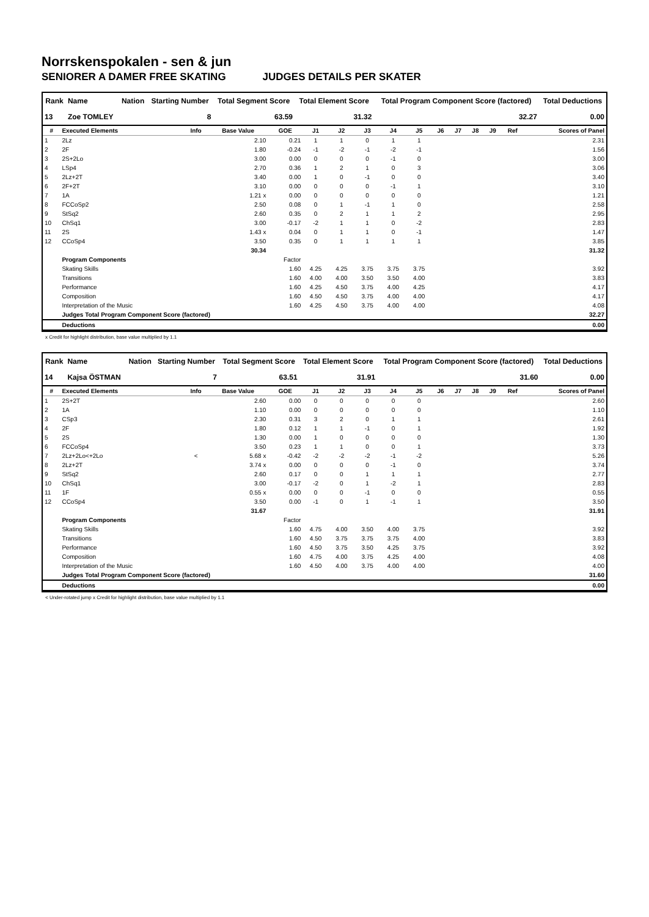Norrskenspokalen - sen & jun
SENIORER A DAMER FREE SKATING JUDGES DETAILS PER SKATER
| Rank | Name | Nation | Starting Number | Total Segment Score | Total Element Score | Total Program Component Score (factored) | Total Deductions |
| --- | --- | --- | --- | --- | --- | --- | --- |
| 13 | Zoe TOMLEY | | 8 | 63.59 | 31.32 | 32.27 | 0.00 |
| # | Executed Elements | Info | Base Value | GOE | J1 | J2 | J3 | J4 | J5 | J6 | J7 | J8 | J9 | Ref | Scores of Panel |
| --- | --- | --- | --- | --- | --- | --- | --- | --- | --- | --- | --- | --- | --- | --- | --- |
| 1 | 2Lz | | 2.10 | 0.21 | 1 | 1 | 0 | 1 | 1 | | | | | | 2.31 |
| 2 | 2F | | 1.80 | -0.24 | -1 | -2 | -1 | -2 | -1 | | | | | | 1.56 |
| 3 | 2S+2Lo | | 3.00 | 0.00 | 0 | 0 | 0 | -1 | 0 | | | | | | 3.00 |
| 4 | LSp4 | | 2.70 | 0.36 | 1 | 2 | 1 | 0 | 3 | | | | | | 3.06 |
| 5 | 2Lz+2T | | 3.40 | 0.00 | 1 | 0 | -1 | 0 | 0 | | | | | | 3.40 |
| 6 | 2F+2T | | 3.10 | 0.00 | 0 | 0 | 0 | -1 | 1 | | | | | | 3.10 |
| 7 | 1A | | 1.21 x | 0.00 | 0 | 0 | 0 | 0 | 0 | | | | | | 1.21 |
| 8 | FCCoSp2 | | 2.50 | 0.08 | 0 | 1 | -1 | 1 | 0 | | | | | | 2.58 |
| 9 | StSq2 | | 2.60 | 0.35 | 0 | 2 | 1 | 1 | 2 | | | | | | 2.95 |
| 10 | ChSq1 | | 3.00 | -0.17 | -2 | 1 | 1 | 0 | -2 | | | | | | 2.83 |
| 11 | 2S | | 1.43 x | 0.04 | 0 | 1 | 1 | 0 | -1 | | | | | | 1.47 |
| 12 | CCoSp4 | | 3.50 | 0.35 | 0 | 1 | 1 | 1 | 1 | | | | | | 3.85 |
| | | | 30.34 | | | | | | | | | | | | 31.32 |
| | Program Components | | | Factor | | | | | | | | | | | |
| | Skating Skills | | | 1.60 | 4.25 | 4.25 | 3.75 | 3.75 | 3.75 | | | | | | 3.92 |
| | Transitions | | | 1.60 | 4.00 | 4.00 | 3.50 | 3.50 | 4.00 | | | | | | 3.83 |
| | Performance | | | 1.60 | 4.25 | 4.50 | 3.75 | 4.00 | 4.25 | | | | | | 4.17 |
| | Composition | | | 1.60 | 4.50 | 4.50 | 3.75 | 4.00 | 4.00 | | | | | | 4.17 |
| | Interpretation of the Music | | | 1.60 | 4.25 | 4.50 | 3.75 | 4.00 | 4.00 | | | | | | 4.08 |
| | Judges Total Program Component Score (factored) | | | | | | | | | | | | | | 32.27 |
| | Deductions | | | | | | | | | | | | | | 0.00 |
x Credit for highlight distribution, base value multiplied by 1.1
| Rank | Name | Nation | Starting Number | Total Segment Score | Total Element Score | Total Program Component Score (factored) | Total Deductions |
| --- | --- | --- | --- | --- | --- | --- | --- |
| 14 | Kajsa ÖSTMAN | | 7 | 63.51 | 31.91 | 31.60 | 0.00 |
| # | Executed Elements | Info | Base Value | GOE | J1 | J2 | J3 | J4 | J5 | J6 | J7 | J8 | J9 | Ref | Scores of Panel |
| --- | --- | --- | --- | --- | --- | --- | --- | --- | --- | --- | --- | --- | --- | --- | --- |
| 1 | 2S+2T | | 2.60 | 0.00 | 0 | 0 | 0 | 0 | 0 | | | | | | 2.60 |
| 2 | 1A | | 1.10 | 0.00 | 0 | 0 | 0 | 0 | 0 | | | | | | 1.10 |
| 3 | CSp3 | | 2.30 | 0.31 | 3 | 2 | 0 | 1 | 1 | | | | | | 2.61 |
| 4 | 2F | | 1.80 | 0.12 | 1 | 1 | -1 | 0 | 1 | | | | | | 1.92 |
| 5 | 2S | | 1.30 | 0.00 | 1 | 0 | 0 | 0 | 0 | | | | | | 1.30 |
| 6 | FCCoSp4 | | 3.50 | 0.23 | 1 | 1 | 0 | 0 | 1 | | | | | | 3.73 |
| 7 | 2Lz+2Lo<+2Lo | < | 5.68 x | -0.42 | -2 | -2 | -2 | -1 | -2 | | | | | | 5.26 |
| 8 | 2Lz+2T | | 3.74 x | 0.00 | 0 | 0 | 0 | -1 | 0 | | | | | | 3.74 |
| 9 | StSq2 | | 2.60 | 0.17 | 0 | 0 | 1 | 1 | 1 | | | | | | 2.77 |
| 10 | ChSq1 | | 3.00 | -0.17 | -2 | 0 | 1 | -2 | 1 | | | | | | 2.83 |
| 11 | 1F | | 0.55 x | 0.00 | 0 | 0 | -1 | 0 | 0 | | | | | | 0.55 |
| 12 | CCoSp4 | | 3.50 | 0.00 | -1 | 0 | 1 | -1 | 1 | | | | | | 3.50 |
| | | | 31.67 | | | | | | | | | | | | 31.91 |
| | Program Components | | | Factor | | | | | | | | | | | |
| | Skating Skills | | | 1.60 | 4.75 | 4.00 | 3.50 | 4.00 | 3.75 | | | | | | 3.92 |
| | Transitions | | | 1.60 | 4.50 | 3.75 | 3.75 | 3.75 | 4.00 | | | | | | 3.83 |
| | Performance | | | 1.60 | 4.50 | 3.75 | 3.50 | 4.25 | 3.75 | | | | | | 3.92 |
| | Composition | | | 1.60 | 4.75 | 4.00 | 3.75 | 4.25 | 4.00 | | | | | | 4.08 |
| | Interpretation of the Music | | | 1.60 | 4.50 | 4.00 | 3.75 | 4.00 | 4.00 | | | | | | 4.00 |
| | Judges Total Program Component Score (factored) | | | | | | | | | | | | | | 31.60 |
| | Deductions | | | | | | | | | | | | | | 0.00 |
< Under-rotated jump x Credit for highlight distribution, base value multiplied by 1.1